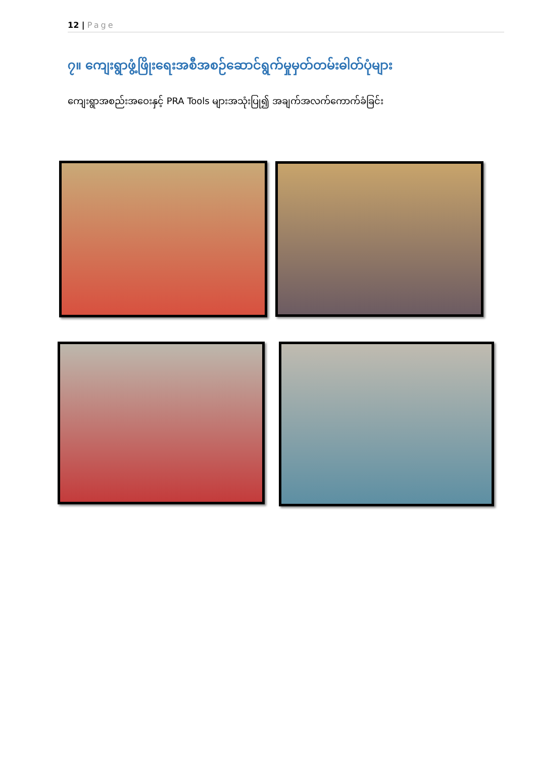12 | Page
၇။ ကျေးရွာဖွံ့ဖြိုးရေးအစီအစဉ်ဆောင်ရွက်မှုမှတ်တမ်းဓါတ်ပုံများ
ကျေးရွာအစည်းအဝေးနှင့် PRA Tools များအသုံးပြု၍ အချက်အလက်ကောက်ခံခြင်း